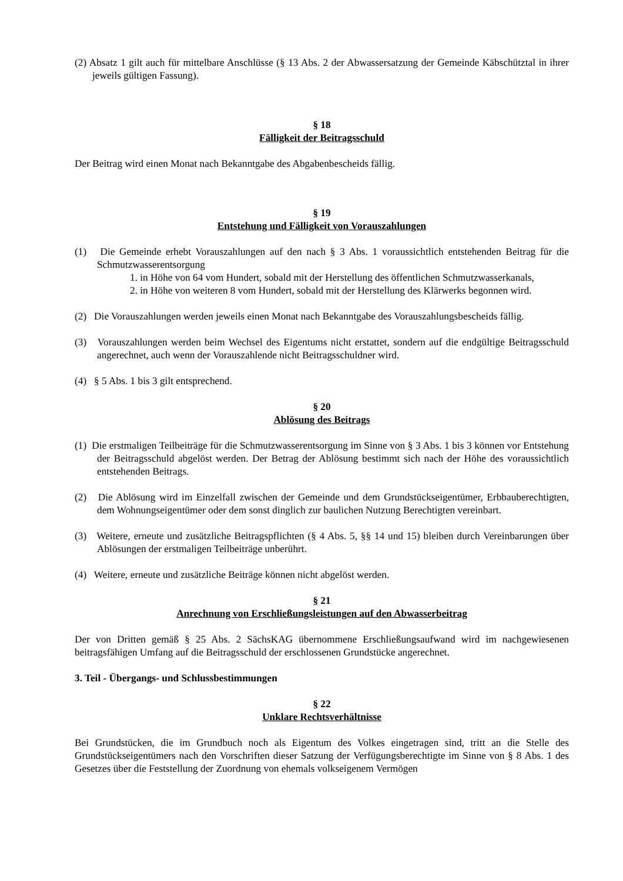(2) Absatz 1 gilt auch für mittelbare Anschlüsse (§ 13 Abs. 2 der Abwassersatzung der Gemeinde Käbschütztal in ihrer jeweils gültigen Fassung).
§ 18
Fälligkeit der Beitragsschuld
Der Beitrag wird einen Monat nach Bekanntgabe des Abgabenbescheids fällig.
§ 19
Entstehung und Fälligkeit von Vorauszahlungen
(1) Die Gemeinde erhebt Vorauszahlungen auf den nach § 3 Abs. 1 voraussichtlich entstehenden Beitrag für die Schmutzwasserentsorgung
1. in Höhe von 64 vom Hundert, sobald mit der Herstellung des öffentlichen Schmutzwasserkanals,
2. in Höhe von weiteren 8 vom Hundert, sobald mit der Herstellung des Klärwerks begonnen wird.
(2) Die Vorauszahlungen werden jeweils einen Monat nach Bekanntgabe des Vorauszahlungsbescheids fällig.
(3) Vorauszahlungen werden beim Wechsel des Eigentums nicht erstattet, sondern auf die endgültige Beitragsschuld angerechnet, auch wenn der Vorauszahlende nicht Beitragsschuldner wird.
(4) § 5 Abs. 1 bis 3 gilt entsprechend.
§ 20
Ablösung des Beitrags
(1) Die erstmaligen Teilbeiträge für die Schmutzwasserentsorgung im Sinne von § 3 Abs. 1 bis 3 können vor Entstehung der Beitragsschuld abgelöst werden. Der Betrag der Ablösung bestimmt sich nach der Höhe des voraussichtlich entstehenden Beitrags.
(2) Die Ablösung wird im Einzelfall zwischen der Gemeinde und dem Grundstückseigentümer, Erbbauberechtigten, dem Wohnungseigentümer oder dem sonst dinglich zur baulichen Nutzung Berechtigten vereinbart.
(3) Weitere, erneute und zusätzliche Beitragspflichten (§ 4 Abs. 5, §§ 14 und 15) bleiben durch Vereinbarungen über Ablösungen der erstmaligen Teilbeiträge unberührt.
(4) Weitere, erneute und zusätzliche Beiträge können nicht abgelöst werden.
§ 21
Anrechnung von Erschließungsleistungen auf den Abwasserbeitrag
Der von Dritten gemäß § 25 Abs. 2 SächsKAG übernommene Erschließungsaufwand wird im nachgewiesenen beitragsfähigen Umfang auf die Beitragsschuld der erschlossenen Grundstücke angerechnet.
3. Teil - Übergangs- und Schlussbestimmungen
§ 22
Unklare Rechtsverhältnisse
Bei Grundstücken, die im Grundbuch noch als Eigentum des Volkes eingetragen sind, tritt an die Stelle des Grundstückseigentümers nach den Vorschriften dieser Satzung der Verfügungsberechtigte im Sinne von § 8 Abs. 1 des Gesetzes über die Feststellung der Zuordnung von ehemals volkseigenem Vermögen